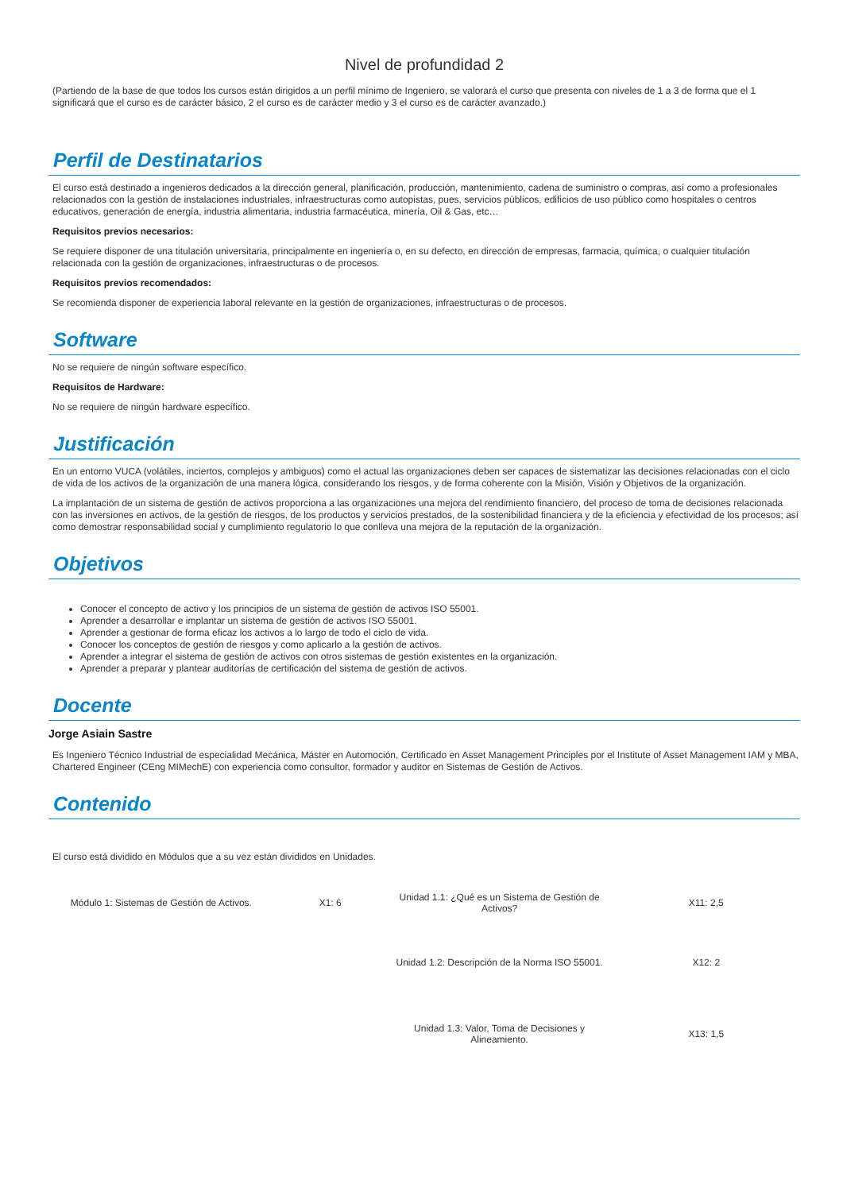Nivel de profundidad 2
(Partiendo de la base de que todos los cursos están dirigidos a un perfil mínimo de Ingeniero, se valorará el curso que presenta con niveles de 1 a 3 de forma que el 1 significará que el curso es de carácter básico, 2 el curso es de carácter medio y 3 el curso es de carácter avanzado.)
Perfil de Destinatarios
El curso está destinado a ingenieros dedicados a la dirección general, planificación, producción, mantenimiento, cadena de suministro o compras, así como a profesionales relacionados con la gestión de instalaciones industriales, infraestructuras como autopistas, pues, servicios públicos, edificios de uso público como hospitales o centros educativos, generación de energía, industria alimentaria, industria farmacéutica, minería, Oil & Gas, etc…
Requisitos previos necesarios:
Se requiere disponer de una titulación universitaria, principalmente en ingeniería o, en su defecto, en dirección de empresas, farmacia, química, o cualquier titulación relacionada con la gestión de organizaciones, infraestructuras o de procesos.
Requisitos previos recomendados:
Se recomienda disponer de experiencia laboral relevante en la gestión de organizaciones, infraestructuras o de procesos.
Software
No se requiere de ningún software específico.
Requisitos de Hardware:
No se requiere de ningún hardware específico.
Justificación
En un entorno VUCA (volátiles, inciertos, complejos y ambiguos) como el actual las organizaciones deben ser capaces de sistematizar las decisiones relacionadas con el ciclo de vida de los activos de la organización de una manera lógica, considerando los riesgos, y de forma coherente con la Misión, Visión y Objetivos de la organización.
La implantación de un sistema de gestión de activos proporciona a las organizaciones una mejora del rendimiento financiero, del proceso de toma de decisiones relacionada con las inversiones en activos, de la gestión de riesgos, de los productos y servicios prestados, de la sostenibilidad financiera y de la eficiencia y efectividad de los procesos; así como demostrar responsabilidad social y cumplimiento regulatorio lo que conlleva una mejora de la reputación de la organización.
Objetivos
Conocer el concepto de activo y los principios de un sistema de gestión de activos ISO 55001.
Aprender a desarrollar e implantar un sistema de gestión de activos ISO 55001.
Aprender a gestionar de forma eficaz los activos a lo largo de todo el ciclo de vida.
Conocer los conceptos de gestión de riesgos y como aplicarlo a la gestión de activos.
Aprender a integrar el sistema de gestión de activos con otros sistemas de gestión existentes en la organización.
Aprender a preparar y plantear auditorías de certificación del sistema de gestión de activos.
Docente
Jorge Asiain Sastre
Es Ingeniero Técnico Industrial de especialidad Mecánica, Máster en Automoción, Certificado en Asset Management Principles por el Institute of Asset Management IAM y MBA, Chartered Engineer (CEng MIMechE) con experiencia como consultor, formador y auditor en Sistemas de Gestión de Activos.
Contenido
El curso está dividido en Módulos que a su vez están divididos en Unidades.
| Módulo 1: Sistemas de Gestión de Activos. | X1: 6 | Unidad 1.1: ¿Qué es un Sistema de Gestión de Activos? | X11: 2,5 |
| | | Unidad 1.2: Descripción de la Norma ISO 55001. | X12: 2 |
| | | Unidad 1.3: Valor, Toma de Decisiones y Alineamiento. | X13: 1,5 |